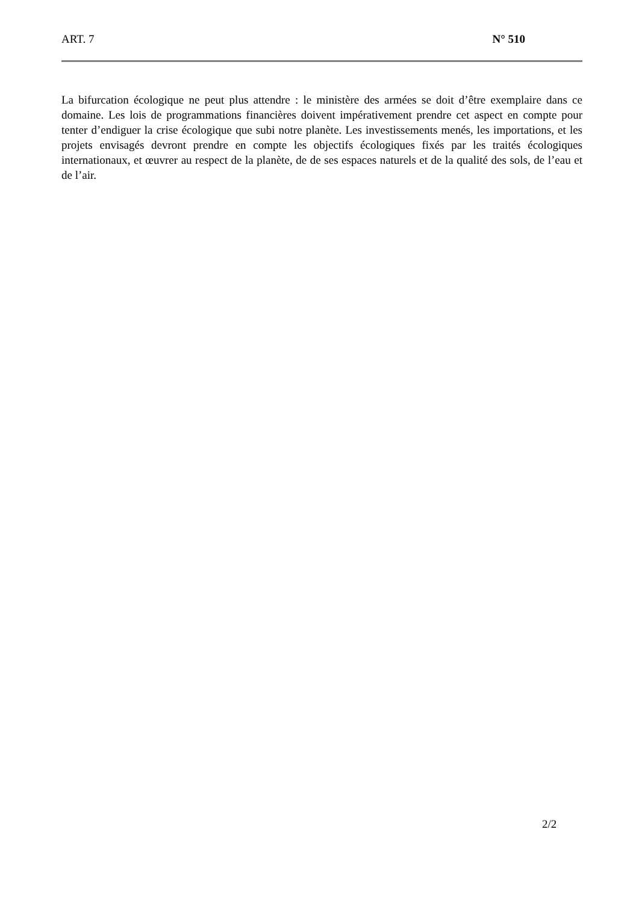ART. 7 N° 510
La bifurcation écologique ne peut plus attendre : le ministère des armées se doit d’être exemplaire dans ce domaine. Les lois de programmations financières doivent impérativement prendre cet aspect en compte pour tenter d’endiguer la crise écologique que subi notre planète. Les investissements menés, les importations, et les projets envisagés devront prendre en compte les objectifs écologiques fixés par les traités écologiques internationaux, et œuvrer au respect de la planète, de de ses espaces naturels et de la qualité des sols, de l’eau et de l’air.
2/2